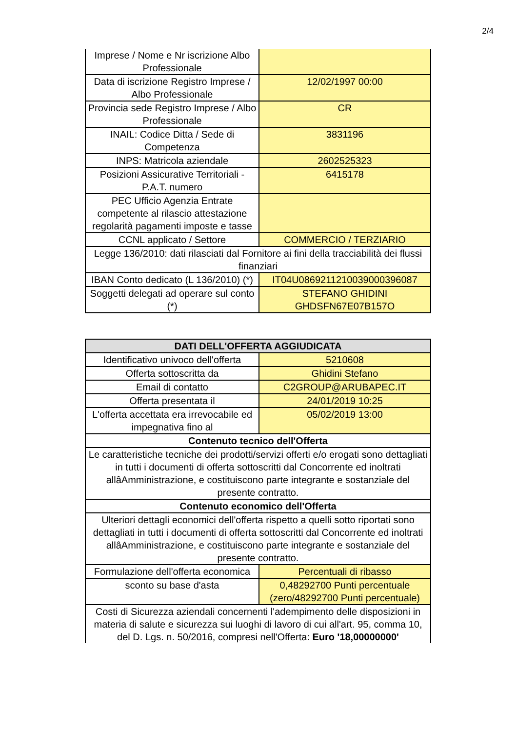2/4
| Imprese / Nome e Nr iscrizione Albo Professionale | |
| Data di iscrizione Registro Imprese / Albo Professionale | 12/02/1997 00:00 |
| Provincia sede Registro Imprese / Albo Professionale | CR |
| INAIL: Codice Ditta / Sede di Competenza | 3831196 |
| INPS: Matricola aziendale | 2602525323 |
| Posizioni Assicurative Territoriali - P.A.T. numero | 6415178 |
| PEC Ufficio Agenzia Entrate competente al rilascio attestazione regolarità pagamenti imposte e tasse | |
| CCNL applicato / Settore | COMMERCIO / TERZIARIO |
| Legge 136/2010: dati rilasciati dal Fornitore ai fini della tracciabilità dei flussi finanziari | |
| IBAN Conto dedicato (L 136/2010) (*) | IT04U0869211210039000396087 |
| Soggetti delegati ad operare sul conto (*) | STEFANO GHIDINI GHDSFN67E07B157O |
| DATI DELL'OFFERTA AGGIUDICATA | |
| --- | --- |
| Identificativo univoco dell'offerta | 5210608 |
| Offerta sottoscritta da | Ghidini Stefano |
| Email di contatto | C2GROUP@ARUBAPEC.IT |
| Offerta presentata il | 24/01/2019 10:25 |
| L'offerta accettata era irrevocabile ed impegnativa fino al | 05/02/2019 13:00 |
| Contenuto tecnico dell'Offerta | |
| Le caratteristiche tecniche dei prodotti/servizi offerti e/o erogati sono dettagliati in tutti i documenti di offerta sottoscritti dal Concorrente ed inoltrati allâAmministrazione, e costituiscono parte integrante e sostanziale del presente contratto. | |
| Contenuto economico dell'Offerta | |
| Ulteriori dettagli economici dell'offerta rispetto a quelli sotto riportati sono dettagliati in tutti i documenti di offerta sottoscritti dal Concorrente ed inoltrati allâAmministrazione, e costituiscono parte integrante e sostanziale del presente contratto. | |
| Formulazione dell'offerta economica | Percentuali di ribasso |
| sconto su base d'asta | 0,48292700 Punti percentuale (zero/48292700 Punti percentuale) |
| Costi di Sicurezza aziendali concernenti l'adempimento delle disposizioni in materia di salute e sicurezza sui luoghi di lavoro di cui all'art. 95, comma 10, del D. Lgs. n. 50/2016, compresi nell'Offerta: Euro '18,00000000' | |